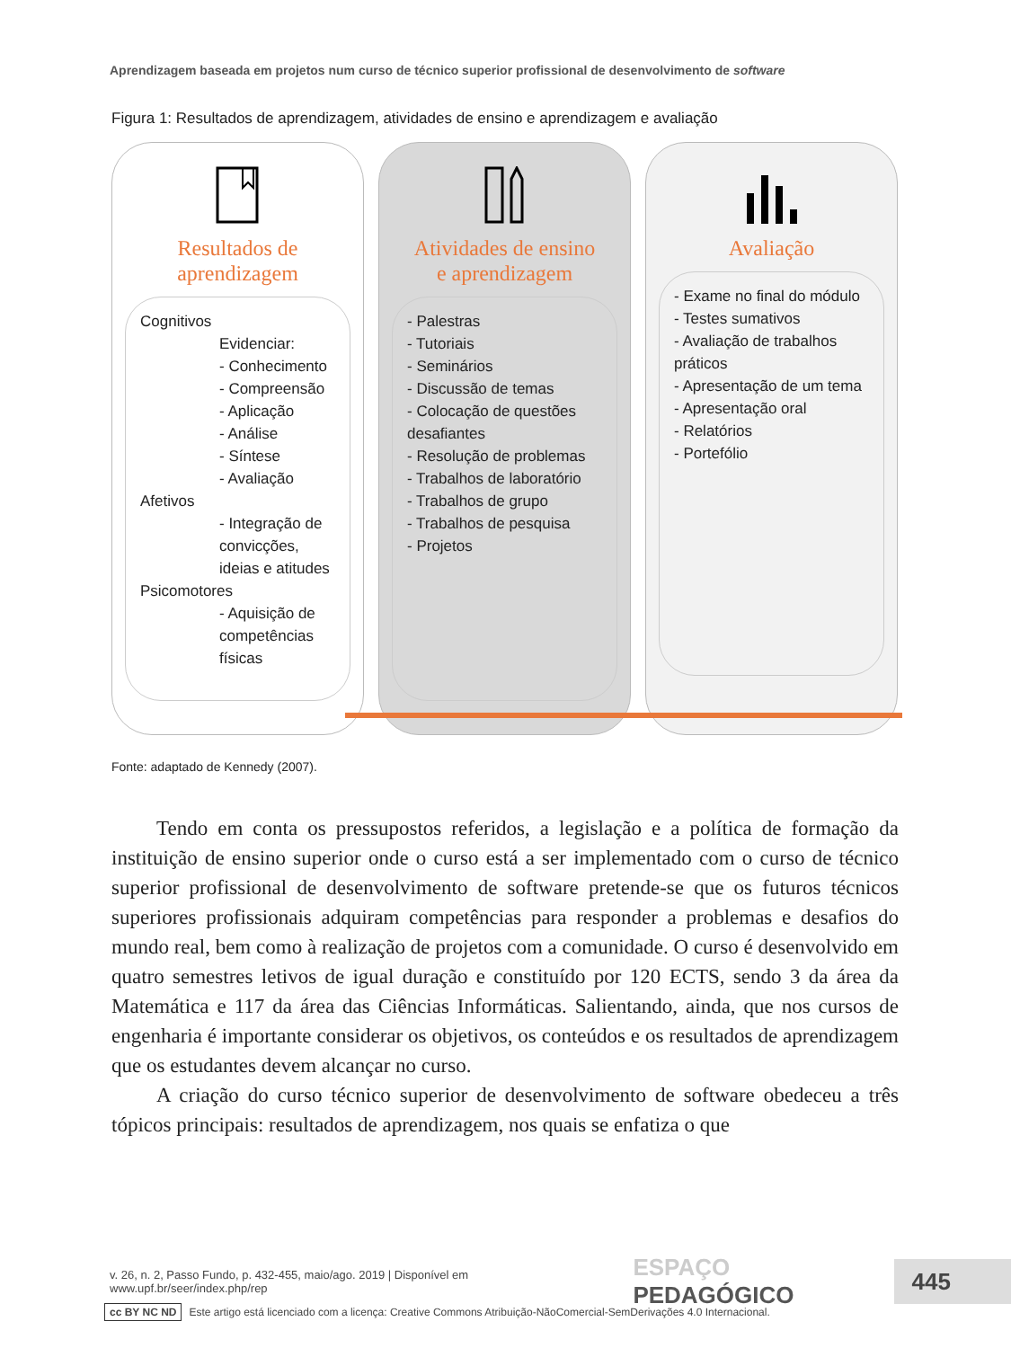Aprendizagem baseada em projetos num curso de técnico superior profissional de desenvolvimento de software
Figura 1: Resultados de aprendizagem, atividades de ensino e aprendizagem e avaliação
Resultados de
aprendizagem
Cognitivos
Evidenciar:
- Conhecimento
- Compreensão
- Aplicação
- Análise
- Síntese
- Avaliação
Afetivos
- Integração de convicções, ideias e atitudes
Psicomotores
- Aquisição de competências físicas
Atividades de ensino
e aprendizagem
- Palestras
- Tutoriais
- Seminários
- Discussão de temas
- Colocação de questões desafiantes
- Resolução de problemas
- Trabalhos de laboratório
- Trabalhos de grupo
- Trabalhos de pesquisa
- Projetos
Avaliação
- Exame no final do módulo
- Testes sumativos
- Avaliação de trabalhos práticos
- Apresentação de um tema
- Apresentação oral
- Relatórios
- Portefólio
Fonte: adaptado de Kennedy (2007).
Tendo em conta os pressupostos referidos, a legislação e a política de formação da instituição de ensino superior onde o curso está a ser implementado com o curso de técnico superior profissional de desenvolvimento de software pretende-se que os futuros técnicos superiores profissionais adquiram competências para responder a problemas e desafios do mundo real, bem como à realização de projetos com a comunidade. O curso é desenvolvido em quatro semestres letivos de igual duração e constituído por 120 ECTS, sendo 3 da área da Matemática e 117 da área das Ciências Informáticas. Salientando, ainda, que nos cursos de engenharia é importante considerar os objetivos, os conteúdos e os resultados de aprendizagem que os estudantes devem alcançar no curso.
A criação do curso técnico superior de desenvolvimento de software obedeceu a três tópicos principais: resultados de aprendizagem, nos quais se enfatiza o que
v. 26, n. 2, Passo Fundo, p. 432-455, maio/ago. 2019 | Disponível em www.upf.br/seer/index.php/rep ESPAÇO PEDAGÓGICO 445
cc BY NC ND Este artigo está licenciado com a licença: Creative Commons Atribuição-NãoComercial-SemDerivações 4.0 Internacional.